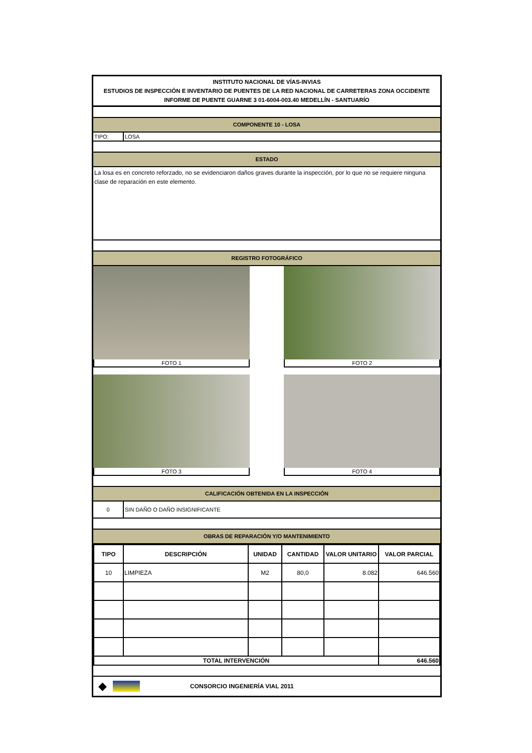INSTITUTO NACIONAL DE VÍAS-INVIAS
ESTUDIOS DE INSPECCIÓN E INVENTARIO DE PUENTES DE LA RED NACIONAL DE CARRETERAS ZONA OCCIDENTE
INFORME DE PUENTE GUARNE 3 01-6004-003.40 MEDELLÍN - SANTUARÍO
COMPONENTE 10 - LOSA
TIPO: LOSA
ESTADO
La losa es en concreto reforzado, no se evidenciaron daños graves durante la inspección, por lo que no se requiere ninguna clase de reparación en este elemento.
REGISTRO FOTOGRÁFICO
FOTO 1 FOTO 2
FOTO 3 FOTO 4
CALIFICACIÓN OBTENIDA EN LA INSPECCIÓN
0
SIN DAÑO O DAÑO INSIGNIFICANTE
OBRAS DE REPARACIÓN Y/O MANTENIMIENTO
| TIPO | DESCRIPCIÓN | UNIDAD | CANTIDAD | VALOR UNITARIO | VALOR PARCIAL |
| --- | --- | --- | --- | --- | --- |
| 10 | LIMPIEZA | M2 | 80,0 | 8.082 | 646.560 |
| TOTAL INTERVENCIÓN | | | | | 646.560 |
◆
CONSORCIO INGENIERÍA VIAL 2011